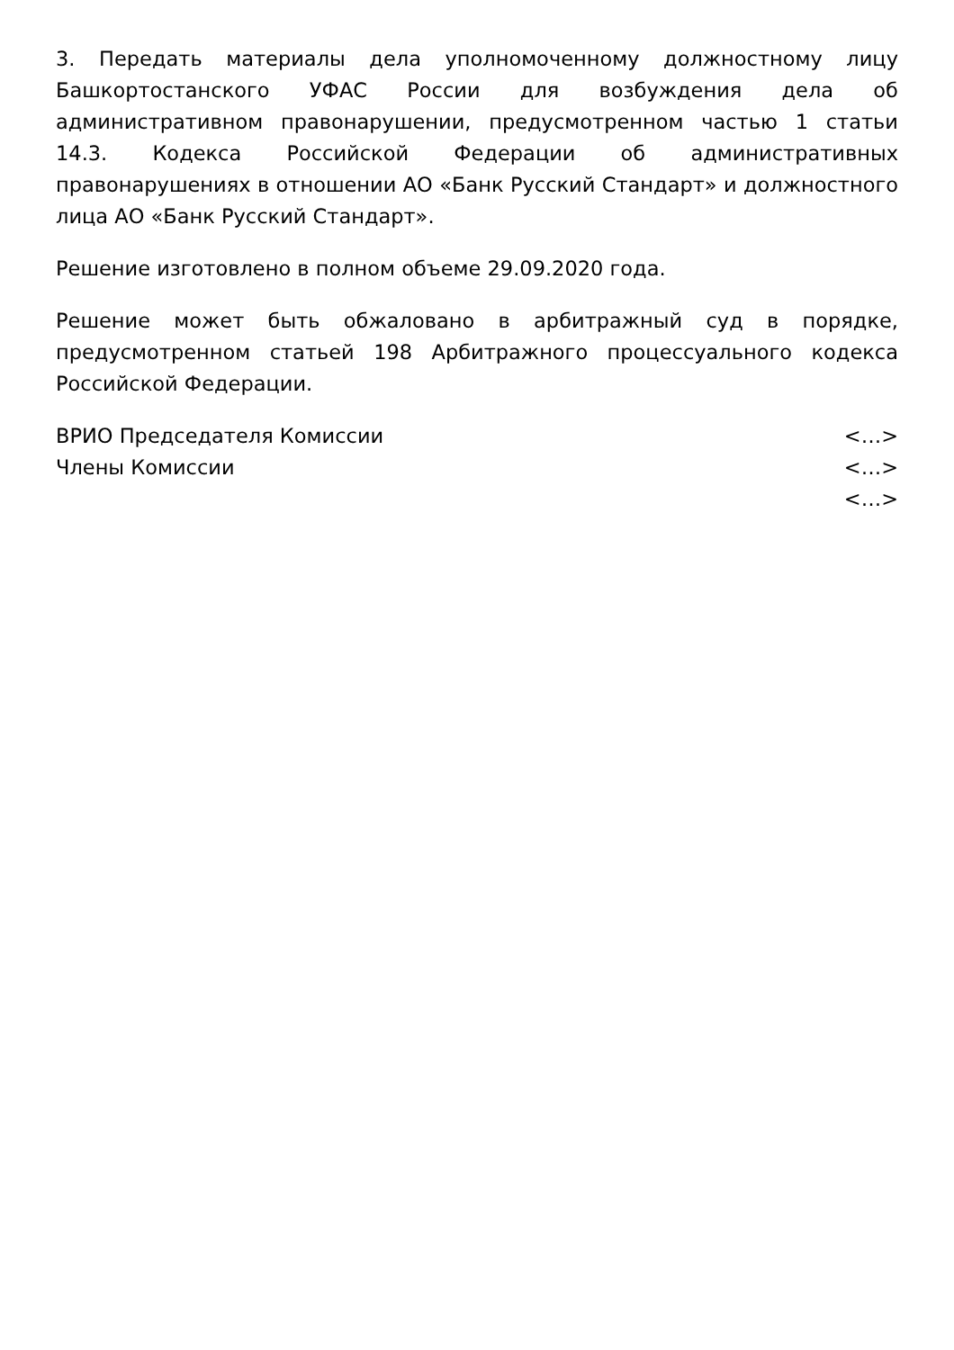3. Передать материалы дела уполномоченному должностному лицу Башкортостанского УФАС России для возбуждения дела об административном правонарушении, предусмотренном частью 1 статьи 14.3. Кодекса Российской Федерации об административных правонарушениях в отношении АО «Банк Русский Стандарт» и должностного лица АО «Банк Русский Стандарт».
Решение изготовлено в полном объеме 29.09.2020 года.
Решение может быть обжаловано в арбитражный суд в порядке, предусмотренном статьей 198 Арбитражного процессуального кодекса Российской Федерации.
| ВРИО Председателя Комиссии | <…> |
| Члены Комиссии | <…> |
| | <…> |